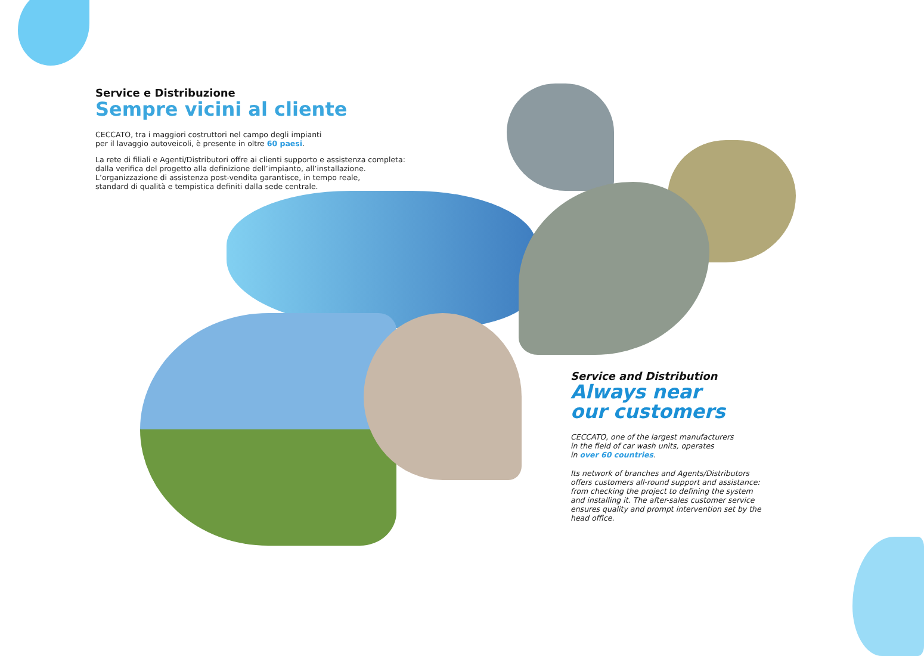Service e Distribuzione
Sempre vicini al cliente
CECCATO, tra i maggiori costruttori nel campo degli impianti
per il lavaggio autoveicoli, è presente in oltre 60 paesi.
La rete di filiali e Agenti/Distributori offre ai clienti supporto e assistenza completa: dalla verifica del progetto alla definizione dell’impianto, all’installazione.
L’organizzazione di assistenza post-vendita garantisce, in tempo reale,
standard di qualità e tempistica definiti dalla sede centrale.
Service and Distribution
Always near
our customers
CECCATO, one of the largest manufacturers
in the field of car wash units, operates
in over 60 countries.
Its network of branches and Agents/Distributors offers customers all-round support and assistance: from checking the project to defining the system and installing it. The after-sales customer service ensures quality and prompt intervention set by the head office.